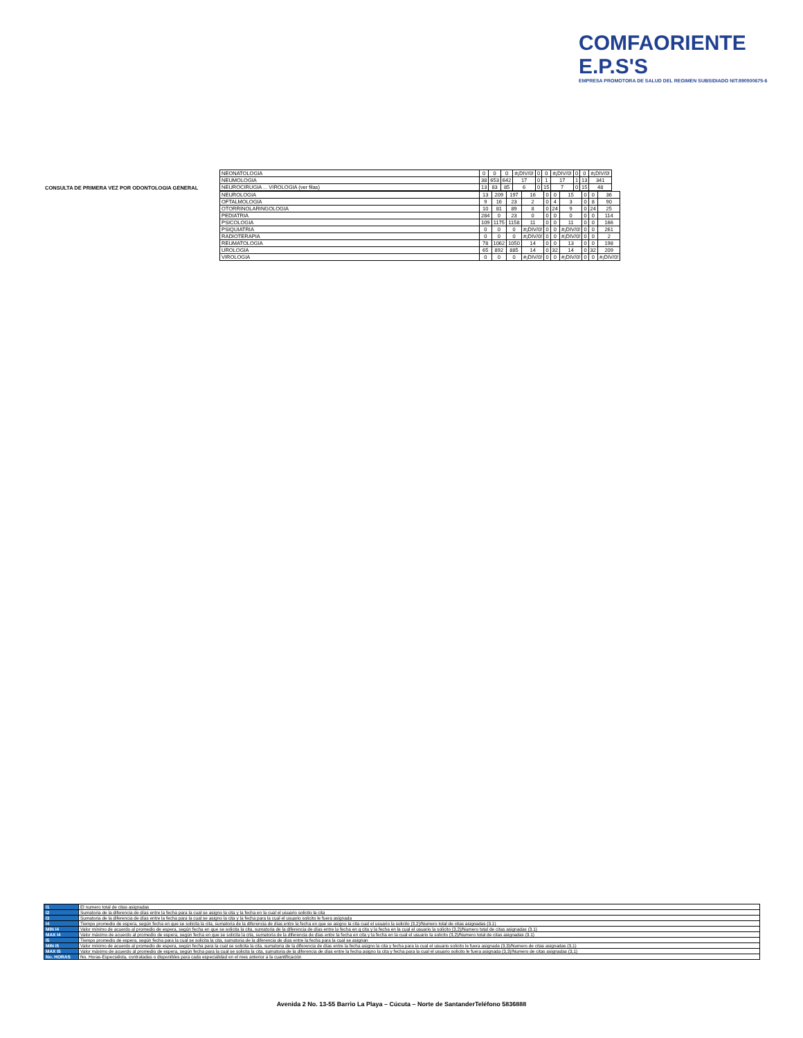COMFAORIENTE E.P.S'S
EMPRESA PROMOTORA DE SALUD DEL REGIMEN SUBSIDIADO NIT:890500675-6
| CONSULTA DE PRIMERA VEZ POR ODONTOLOGIA GENERAL | NEONATOLOGIA | 0 | 0 | 0 | #¡DIV/0! | 0 | 0 | #¡DIV/0! | 0 | 0 | #¡DIV/0! |
| | NEUMOLOGIA | 38 | 653 | 642 | 17 | 0 | 1 | 17 | 1 | 13 | 341 |
| | NEUROCIRUGIA ... VIROLOGIA (ver filas) | 13 | 83 | 85 | 6 | 0 | 15 | 7 | 0 | 15 | 48 |
| NEUROLOGIA | 13 | 209 | 197 | 16 | 0 | 0 | 15 | 0 | 0 | 36 |
| OFTALMOLOGIA | 9 | 16 | 23 | 2 | 0 | 4 | 3 | 0 | 8 | 90 |
| OTORRINOLARINGOLOGIA | 10 | 81 | 89 | 8 | 0 | 24 | 9 | 0 | 24 | 25 |
| PEDIATRIA | 284 | 0 | 23 | 0 | 0 | 0 | 0 | 0 | 0 | 114 |
| PSICOLOGIA | 109 | 1175 | 1158 | 11 | 0 | 0 | 11 | 0 | 0 | 166 |
| PSIQUIATRIA | 0 | 0 | 0 | #¡DIV/0! | 0 | 0 | #¡DIV/0! | 0 | 0 | 261 |
| RADIOTERAPIA | 0 | 0 | 0 | #¡DIV/0! | 0 | 0 | #¡DIV/0! | 0 | 0 | 2 |
| REUMATOLOGIA | 78 | 1062 | 1050 | 14 | 0 | 0 | 13 | 0 | 0 | 198 |
| UROLOGIA | 65 | 892 | 885 | 14 | 0 | 32 | 14 | 0 | 32 | 209 |
| VIROLOGIA | 0 | 0 | 0 | #¡DIV/0! | 0 | 0 | #¡DIV/0! | 0 | 0 | #¡DIV/0! |
| I1 | El numero total de citas asignadas |
| I2 | Sumatoria de la diferencia de días entre la fecha para la cual se asigno la cita y la fecha en la cual el usuario solicito la cita |
| I3 | Sumatoria de la diferencia de días entre la fecha para la cual se asigno la cita y la fecha para la cual el usuario solicito le fuera asignada |
| I4 | Tiempo promedio de espera, según fecha en que se solicita la cita, sumatoria de la diferencia de días entre la fecha en que se asigno la cita cual el usuario la solicito (3,2)/Numero total de citas asignadas (3.1) |
| MIN I4 | Valor mínimo de acuerdo al promedio de espera, según fecha en que se solicita la cita, sumatoria de la diferencia de días entre la fecha en q cita y la fecha en la cual el usuario la solicito (3,2)/Numero total de citas asignadas (3.1) |
| MAX I4 | Valor máximo de acuerdo al promedio de espera, según fecha en que se solicita la cita, sumatoria de la diferencia de días entre la fecha en cita y la fecha en la cual el usuario la solicito (3,2)/Numero total de citas asignadas (3.1) |
| I5 | Tiempo promedio de espera, según fecha para la cual se solicita la cita, sumatoria de la diferencia de días entre la fecha para la cual se asignan |
| MIN I5 | Valor mínimo de acuerdo al promedio de espera, según fecha para la cual se solicita la cita, sumatoria de la diferencia de días entre la fecha asigno la cita y fecha para la cual el usuario solicito le fuera asignada (3,3)/Numero de citas asignadas (3,1) |
| MAX I5 | Valor máximo de acuerdo al promedio de espera, según fecha para la cual se solicita la cita, sumatoria de la diferencia de días entre la fecha asigno la cita y fecha para la cual el usuario solicito le fuera asignada (3,3)/Numero de citas asignadas (3,1) |
| No. HORAS | No. Horas-Especialista, contratadas o disponibles para cada especialidad en el mes anterior a la cuantificación |
Avenida 2 No. 13-55 Barrio La Playa – Cúcuta – Norte de SantanderTeléfono 5836888